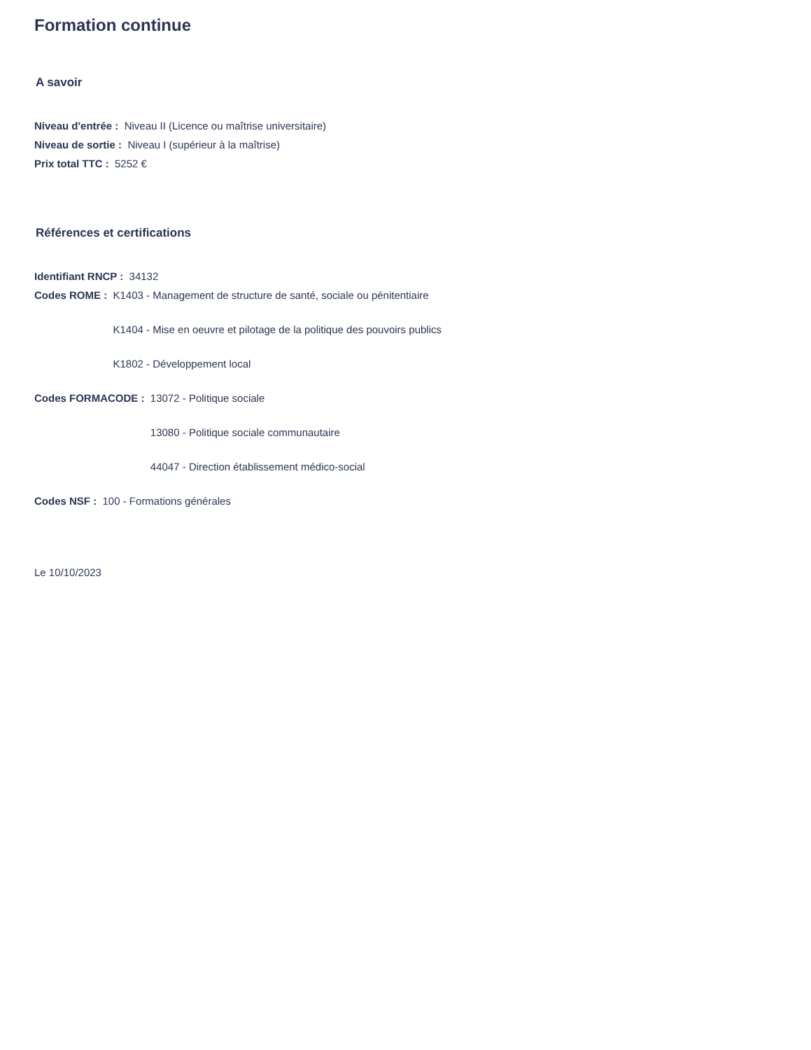Formation continue
A savoir
Niveau d'entrée : Niveau II (Licence ou maîtrise universitaire)
Niveau de sortie : Niveau I (supérieur à la maîtrise)
Prix total TTC : 5252 €
Références et certifications
Identifiant RNCP : 34132
Codes ROME :
K1403 - Management de structure de santé, sociale ou pénitentiaire
K1404 - Mise en oeuvre et pilotage de la politique des pouvoirs publics
K1802 - Développement local
Codes FORMACODE :
13072 - Politique sociale
13080 - Politique sociale communautaire
44047 - Direction établissement médico-social
Codes NSF : 100 - Formations générales
Le 10/10/2023